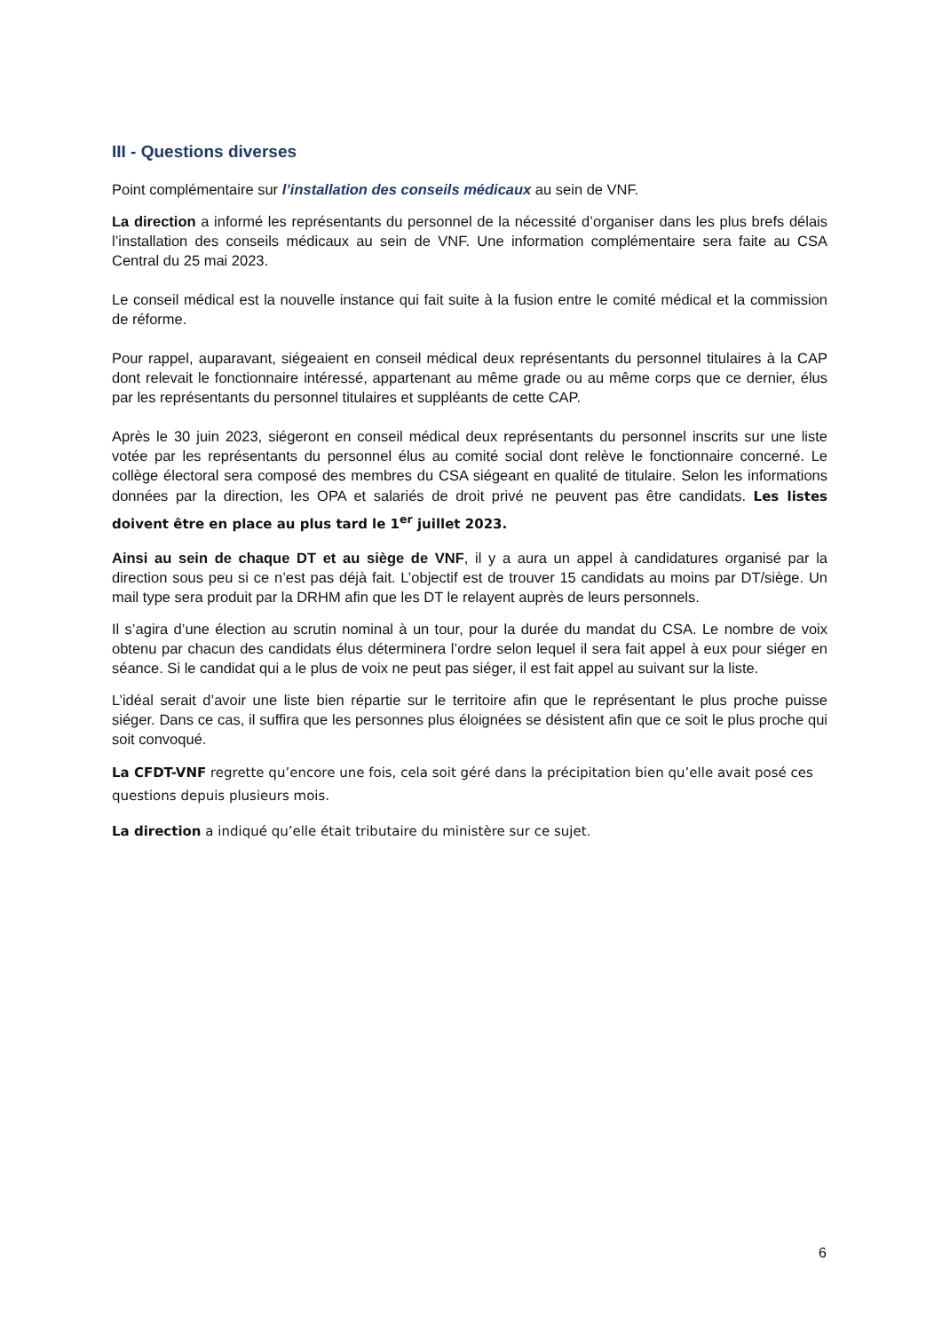III - Questions diverses
Point complémentaire sur l’installation des conseils médicaux au sein de VNF.
La direction a informé les représentants du personnel de la nécessité d’organiser dans les plus brefs délais l’installation des conseils médicaux au sein de VNF. Une information complémentaire sera faite au CSA Central du 25 mai 2023.
Le conseil médical est la nouvelle instance qui fait suite à la fusion entre le comité médical et la commission de réforme.
Pour rappel, auparavant, siégeaient en conseil médical deux représentants du personnel titulaires à la CAP dont relevait le fonctionnaire intéressé, appartenant au même grade ou au même corps que ce dernier, élus par les représentants du personnel titulaires et suppléants de cette CAP.
Après le 30 juin 2023, siégeront en conseil médical deux représentants du personnel inscrits sur une liste votée par les représentants du personnel élus au comité social dont relève le fonctionnaire concerné. Le collège électoral sera composé des membres du CSA siégeant en qualité de titulaire. Selon les informations données par la direction, les OPA et salariés de droit privé ne peuvent pas être candidats. Les listes doivent être en place au plus tard le 1<sup>er</sup> juillet 2023.
Ainsi au sein de chaque DT et au siège de VNF, il y a aura un appel à candidatures organisé par la direction sous peu si ce n’est pas déjà fait. L’objectif est de trouver 15 candidats au moins par DT/siège. Un mail type sera produit par la DRHM afin que les DT le relayent auprès de leurs personnels.
Il s’agira d’une élection au scrutin nominal à un tour, pour la durée du mandat du CSA. Le nombre de voix obtenu par chacun des candidats élus déterminera l’ordre selon lequel il sera fait appel à eux pour siéger en séance. Si le candidat qui a le plus de voix ne peut pas siéger, il est fait appel au suivant sur la liste.
L’idéal serait d’avoir une liste bien répartie sur le territoire afin que le représentant le plus proche puisse siéger. Dans ce cas, il suffira que les personnes plus éloignées se désistent afin que ce soit le plus proche qui soit convoqué.
La CFDT-VNF regrette qu’encore une fois, cela soit géré dans la précipitation bien qu’elle avait posé ces questions depuis plusieurs mois.
La direction a indiqué qu’elle était tributaire du ministère sur ce sujet.
6